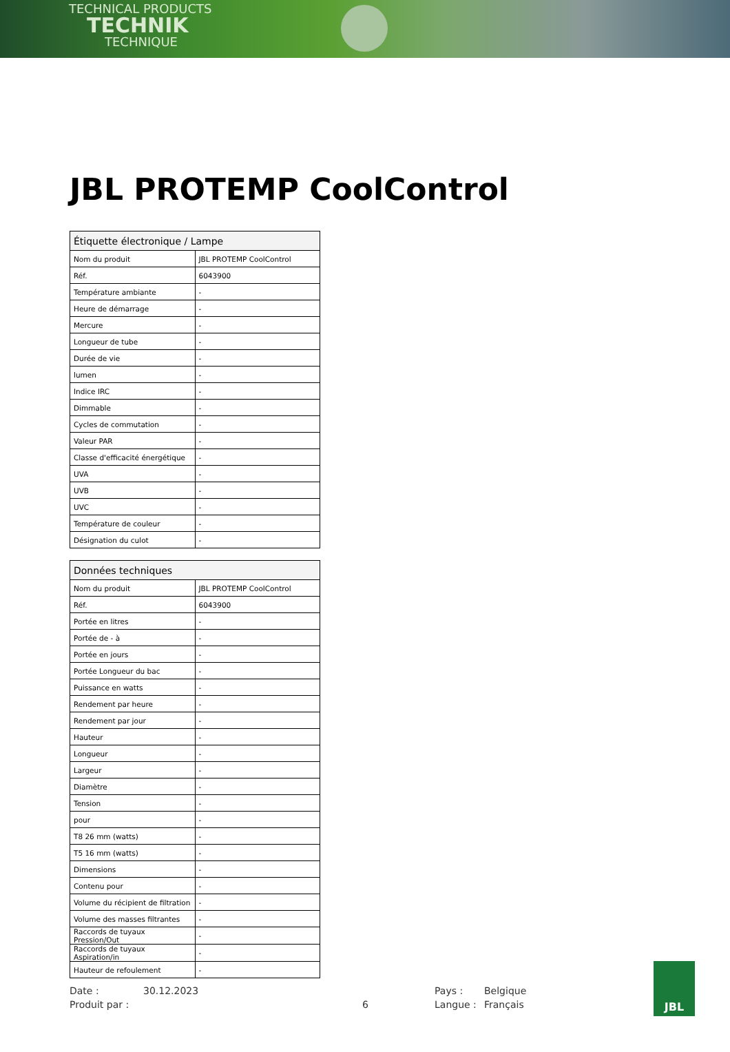TECHNICAL PRODUCTS
TECHNIK
TECHNIQUE
JBL PROTEMP CoolControl
| Étiquette électronique / Lampe | |
| --- | --- |
| Nom du produit | JBL PROTEMP CoolControl |
| Réf. | 6043900 |
| Température ambiante | - |
| Heure de démarrage | - |
| Mercure | - |
| Longueur de tube | - |
| Durée de vie | - |
| lumen | - |
| Indice IRC | - |
| Dimmable | - |
| Cycles de commutation | - |
| Valeur PAR | - |
| Classe d'efficacité énergétique | - |
| UVA | - |
| UVB | - |
| UVC | - |
| Température de couleur | - |
| Désignation du culot | - |
| Données techniques | |
| --- | --- |
| Nom du produit | JBL PROTEMP CoolControl |
| Réf. | 6043900 |
| Portée en litres | - |
| Portée de - à | - |
| Portée en jours | - |
| Portée Longueur du bac | - |
| Puissance en watts | - |
| Rendement par heure | - |
| Rendement par jour | - |
| Hauteur | - |
| Longueur | - |
| Largeur | - |
| Diamètre | - |
| Tension | - |
| pour | - |
| T8 26 mm (watts) | - |
| T5 16 mm (watts) | - |
| Dimensions | - |
| Contenu pour | - |
| Volume du récipient de filtration | - |
| Volume des masses filtrantes | - |
| Raccords de tuyaux Pression/Out | - |
| Raccords de tuyaux Aspiration/in | - |
| Hauteur de refoulement | - |
Date :
30.12.2023
Pays :
Belgique
Produit par :
6
Langue :
Français
JBL